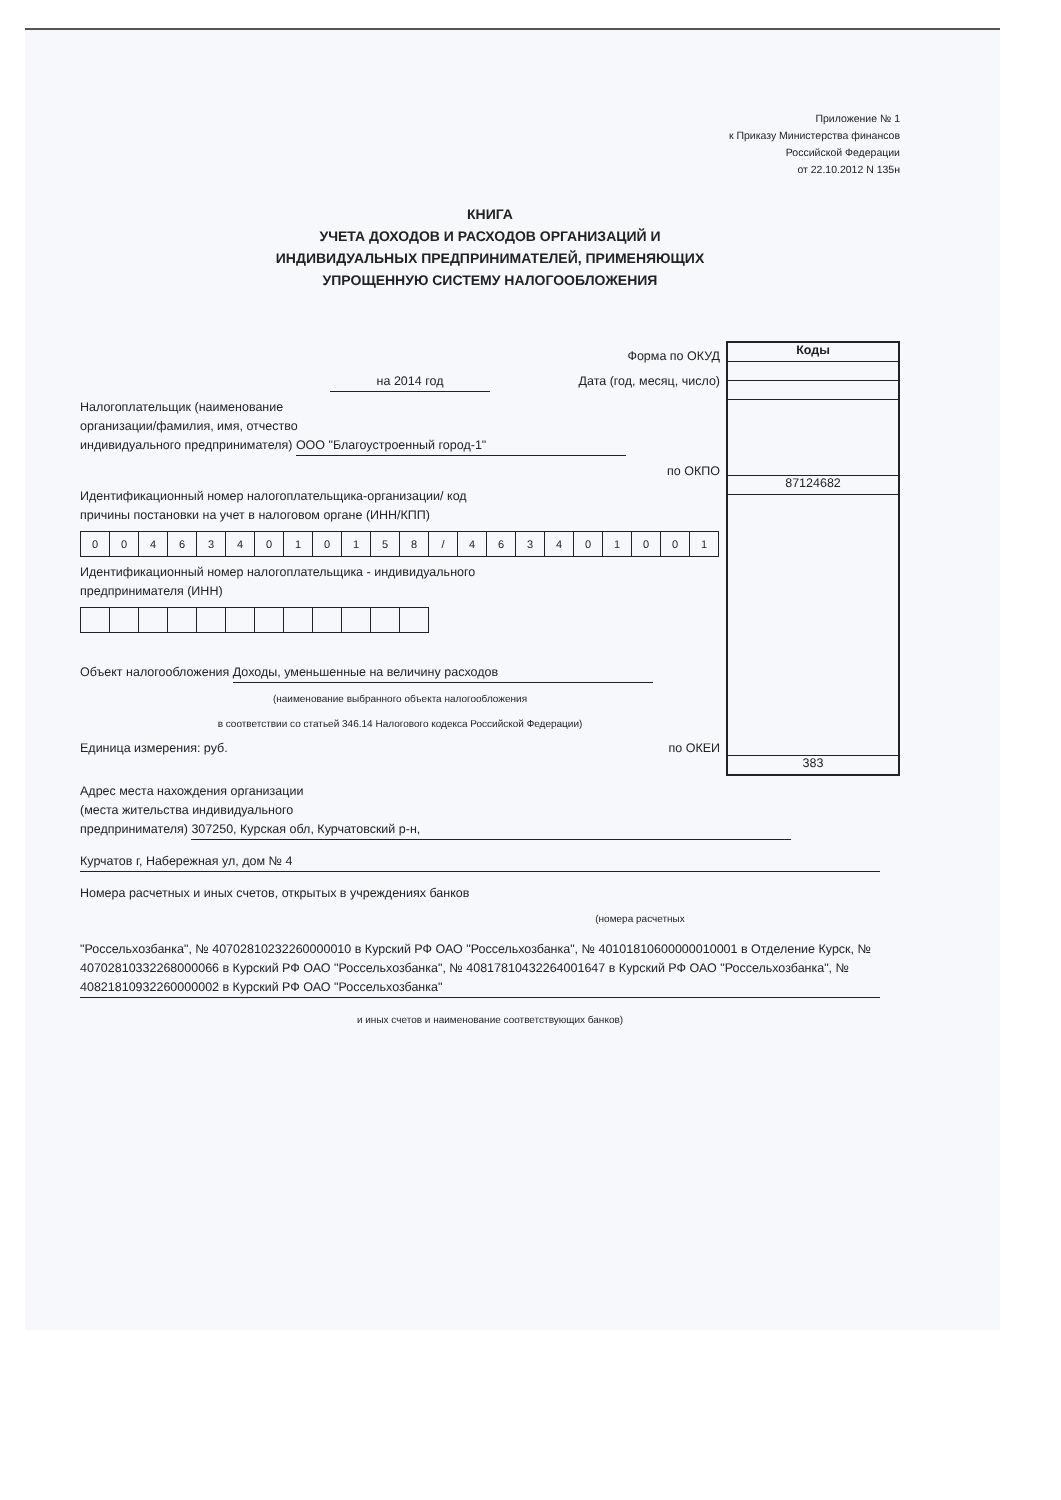Приложение № 1
к Приказу Министерства финансов
Российской Федерации
от 22.10.2012 N 135н
КНИГА
УЧЕТА ДОХОДОВ И РАСХОДОВ ОРГАНИЗАЦИЙ И
ИНДИВИДУАЛЬНЫХ ПРЕДПРИНИМАТЕЛЕЙ, ПРИМЕНЯЮЩИХ
УПРОЩЕННУЮ СИСТЕМУ НАЛОГООБЛОЖЕНИЯ
Форма по ОКУД
на 2014 год Дата (год, месяц, число)
Налогоплательщик (наименование
организации/фамилия, имя, отчество
индивидуального предпринимателя) ООО "Благоустроенный город-1"
по ОКПО
Идентификационный номер налогоплательщика-организации/ код
причины постановки на учет в налоговом органе (ИНН/КПП)
| 0 | 0 | 4 | 6 | 3 | 4 | 0 | 1 | 0 | 1 | 5 | 8 | / | 4 | 6 | 3 | 4 | 0 | 1 | 0 | 0 | 1 |
Идентификационный номер налогоплательщика - индивидуального
предпринимателя (ИНН)
Объект налогообложения Доходы, уменьшенные на величину расходов
(наименование выбранного объекта налогообложения
в соответствии со статьей 346.14 Налогового кодекса Российской Федерации)
Единица измерения: руб. по ОКЕИ
Коды
87124682
383
Адрес места нахождения организации
(места жительства индивидуального
предпринимателя) 307250, Курская обл, Курчатовский р-н,
Курчатов г, Набережная ул, дом № 4
Номера расчетных и иных счетов, открытых в учреждениях банков
(номера расчетных
"Россельхозбанка", № 40702810232260000010 в Курский РФ ОАО "Россельхозбанка", № 40101810600000010001 в Отделение Курск, № 40702810332268000066 в Курский РФ ОАО "Россельхозбанка", № 40817810432264001647 в Курский РФ ОАО "Россельхозбанка", № 40821810932260000002 в Курский РФ ОАО "Россельхозбанка"
и иных счетов и наименование соответствующих банков)